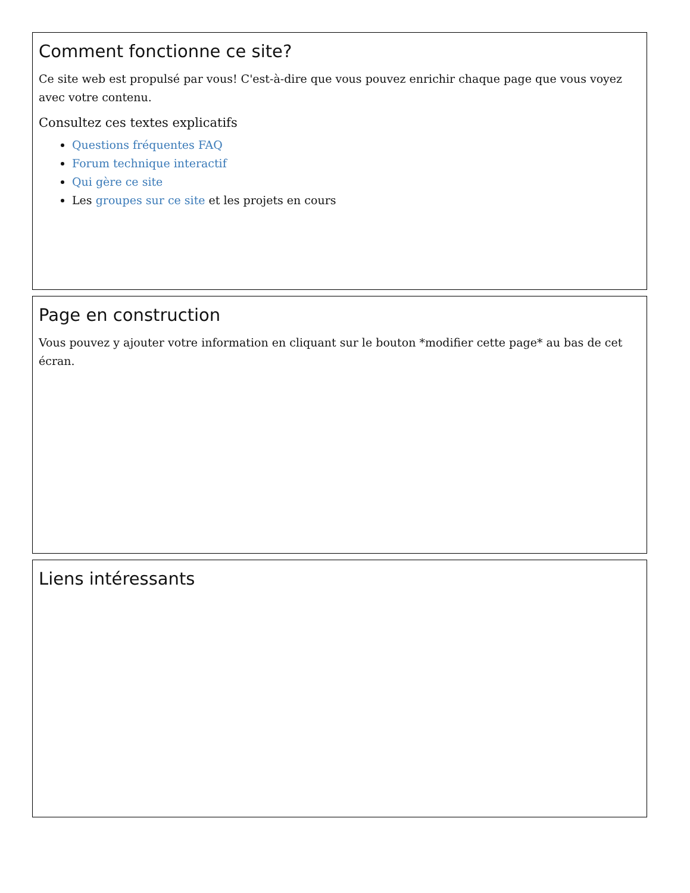Comment fonctionne ce site?
Ce site web est propulsé par vous! C'est-à-dire que vous pouvez enrichir chaque page que vous voyez avec votre contenu.
Consultez ces textes explicatifs
Questions fréquentes FAQ
Forum technique interactif
Qui gère ce site
Les groupes sur ce site et les projets en cours
Page en construction
Vous pouvez y ajouter votre information en cliquant sur le bouton *modifier cette page* au bas de cet écran.
Liens intéressants